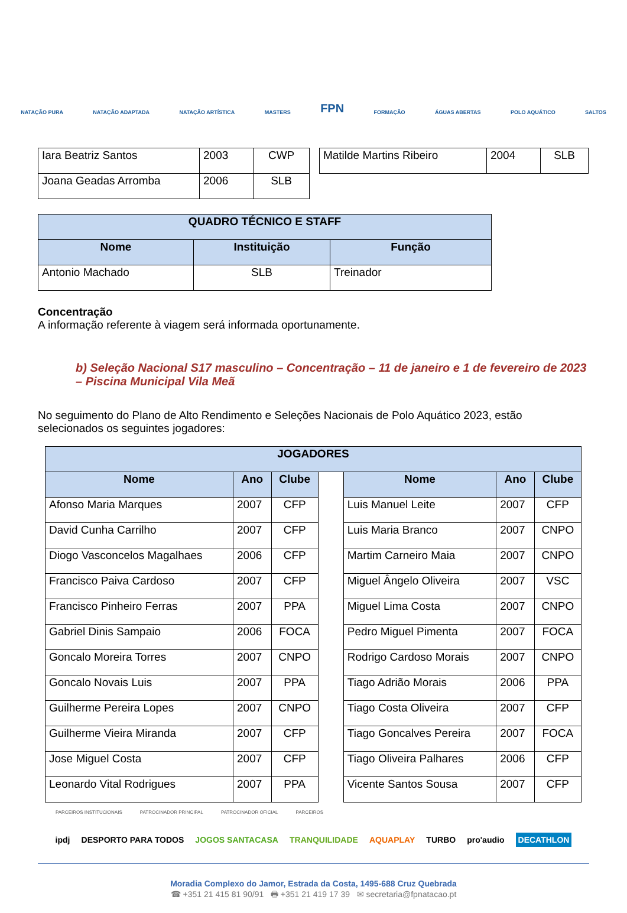NATAÇÃO PURA NATAÇÃO ADAPTADA NATAÇÃO ARTÍSTICA MASTERS FPN FORMAÇÃO ÁGUAS ABERTAS POLO AQUÁTICO SALTOS
| Iara Beatriz Santos | 2003 | CWP | | Matilde Martins Ribeiro | 2004 | SLB |
| Joana Geadas Arromba | 2006 | SLB | | | | |
| QUADRO TÉCNICO E STAFF | | |
| --- | --- | --- |
| Nome | Instituição | Função |
| Antonio Machado | SLB | Treinador |
Concentração
A informação referente à viagem será informada oportunamente.
b) Seleção Nacional S17 masculino – Concentração – 11 de janeiro e 1 de fevereiro de 2023 – Piscina Municipal Vila Meã
No seguimento do Plano de Alto Rendimento e Seleções Nacionais de Polo Aquático 2023, estão selecionados os seguintes jogadores:
| JOGADORES | | | | | | |
| --- | --- | --- | --- | --- | --- | --- |
| Nome | Ano | Clube | | Nome | Ano | Clube |
| Afonso Maria Marques | 2007 | CFP | | Luis Manuel Leite | 2007 | CFP |
| David Cunha Carrilho | 2007 | CFP | | Luis Maria Branco | 2007 | CNPO |
| Diogo Vasconcelos Magalhaes | 2006 | CFP | | Martim Carneiro Maia | 2007 | CNPO |
| Francisco Paiva Cardoso | 2007 | CFP | | Miguel Ângelo Oliveira | 2007 | VSC |
| Francisco Pinheiro Ferras | 2007 | PPA | | Miguel Lima Costa | 2007 | CNPO |
| Gabriel Dinis Sampaio | 2006 | FOCA | | Pedro Miguel Pimenta | 2007 | FOCA |
| Goncalo Moreira Torres | 2007 | CNPO | | Rodrigo Cardoso Morais | 2007 | CNPO |
| Goncalo Novais Luis | 2007 | PPA | | Tiago Adrião Morais | 2006 | PPA |
| Guilherme Pereira Lopes | 2007 | CNPO | | Tiago Costa Oliveira | 2007 | CFP |
| Guilherme Vieira Miranda | 2007 | CFP | | Tiago Goncalves Pereira | 2007 | FOCA |
| Jose Miguel Costa | 2007 | CFP | | Tiago Oliveira Palhares | 2006 | CFP |
| Leonardo Vital Rodrigues | 2007 | PPA | | Vicente Santos Sousa | 2007 | CFP |
PARCEIROS INSTITUCIONAIS PATROCINADOR PRINCIPAL PATROCINADOR OFICIAL PARCEIROS
ipdj DESPORTO PARA TODOS JOGOS SANTACASA TRANQUILIDADE AQUAPLAY TURBO pro'audio DECATHLON
Moradia Complexo do Jamor, Estrada da Costa, 1495-688 Cruz Quebrada
☎ +351 21 415 81 90/91 🖶 +351 21 419 17 39 ✉ secretaria@fpnatacao.pt